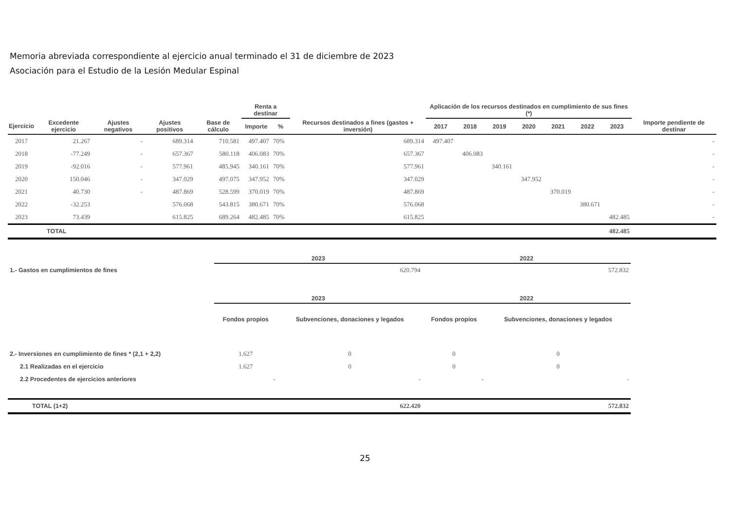Memoria abreviada correspondiente al ejercicio anual terminado el 31 de diciembre de 2023
Asociación para el Estudio de la Lesión Medular Espinal
| | | | | | Renta a destinar | | | Aplicación de los recursos destinados en cumplimiento de sus fines (*) | | | | | | | |
| --- | --- | --- | --- | --- | --- | --- | --- | --- | --- | --- | --- | --- | --- | --- | --- |
| Ejercicio | Excedente ejercicio | Ajustes negativos | Ajustes positivos | Base de cálculo | Importe | % | Recursos destinados a fines (gastos + inversión) | 2017 | 2018 | 2019 | 2020 | 2021 | 2022 | 2023 | Importe pendiente de destinar |
| 2017 | 21.267 | - | 689.314 | 710.581 | 497.407 | 70% | 689.314 | 497.407 | | | | | | | - |
| 2018 | -77.249 | - | 657.367 | 580.118 | 406.083 | 70% | 657.367 | | 406.083 | | | | | | - |
| 2019 | -92.016 | - | 577.961 | 485.945 | 340.161 | 70% | 577.961 | | | 340.161 | | | | | - |
| 2020 | 150.046 | - | 347.029 | 497.075 | 347.952 | 70% | 347.029 | | | | 347.952 | | | | - |
| 2021 | 40.730 | - | 487.869 | 528.599 | 370.019 | 70% | 487.869 | | | | | 370.019 | | | - |
| 2022 | -32.253 | | 576.068 | 543.815 | 380.671 | 70% | 576.068 | | | | | | 380.671 | | - |
| 2023 | 73.439 | | 615.825 | 689.264 | 482.485 | 70% | 615.825 | | | | | | | 482.485 | - |
| TOTAL | | | | | | | | | | | | | | 482.485 | |
| | 2023 | | 2022 | |
| --- | --- | --- | --- | --- |
| 1.- Gastos en cumplimientos de fines | 620.794 | | 572.832 | |
| | 2023 | | 2022 | |
| | Fondos propios | Subvenciones, donaciones y legados | Fondos propios | Subvenciones, donaciones y legados |
| 2.- Inversiones en cumplimiento de fines * (2,1 + 2,2) | 1.627 | 0 | 0 | 0 |
| 2.1 Realizadas en el ejercicio | 1.627 | 0 | 0 | 0 |
| 2.2 Procedentes de ejercicios anteriores | - | - | - | - |
| TOTAL (1+2) | 622.420 | | 572.832 | |
25